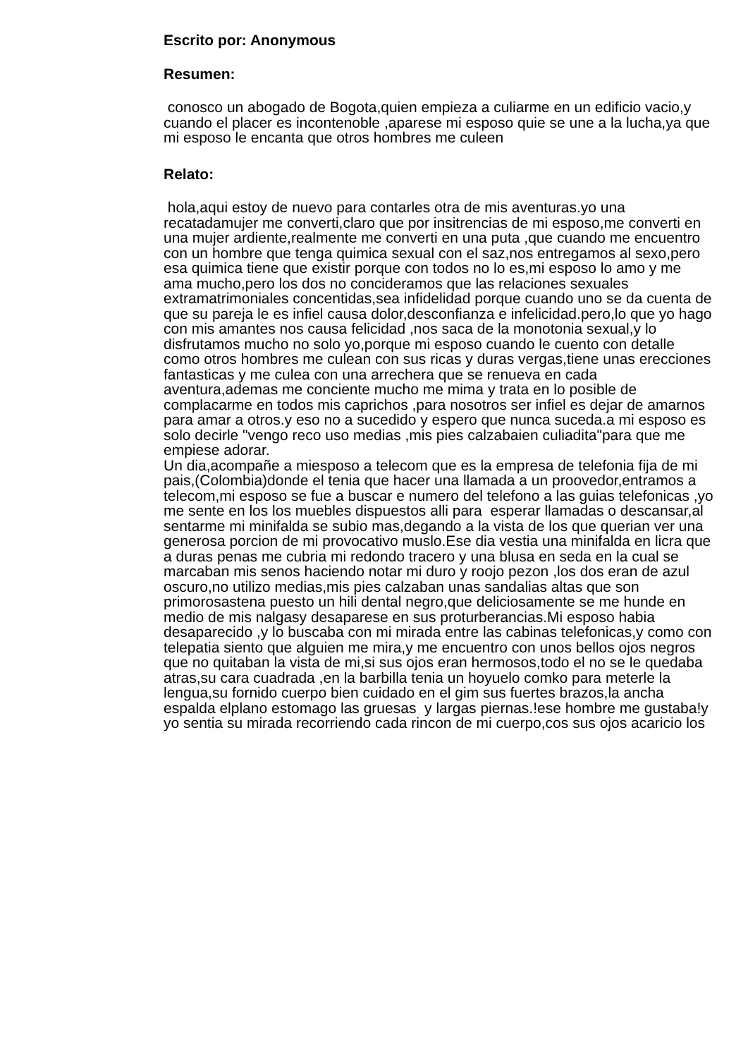Escrito por: Anonymous
Resumen:
conosco un abogado de Bogota,quien empieza a culiarme en un edificio vacio,y cuando el placer es incontenoble ,aparese mi esposo quie se une a la lucha,ya que mi esposo le encanta que otros hombres me culeen
Relato:
hola,aqui estoy de nuevo para contarles otra de mis aventuras.yo una recatadamujer me converti,claro que por insitrencias de mi esposo,me converti en una mujer ardiente,realmente me converti en una puta ,que cuando me encuentro con un hombre que tenga quimica sexual con el saz,nos entregamos al sexo,pero esa quimica tiene que existir porque con todos no lo es,mi esposo lo amo y me ama mucho,pero los dos no concideramos que las relaciones sexuales extramatrimoniales concentidas,sea infidelidad porque cuando uno se da cuenta de que su pareja le es infiel causa dolor,desconfianza e infelicidad.pero,lo que yo hago con mis amantes nos causa felicidad ,nos saca de la monotonia sexual,y lo disfrutamos mucho no solo yo,porque mi esposo cuando le cuento con detalle como otros hombres me culean con sus ricas y duras vergas,tiene unas erecciones fantasticas y me culea con una arrechera que se renueva en cada aventura,ademas me conciente mucho me mima y trata en lo posible de complacarme en todos mis caprichos ,para nosotros ser infiel es dejar de amarnos para amar a otros.y eso no a sucedido y espero que nunca suceda.a mi esposo es solo decirle "vengo reco uso medias ,mis pies calzabaien culiadita"para que me empiese adorar.
Un dia,acompañe a miesposo a telecom que es la empresa de telefonia fija de mi pais,(Colombia)donde el tenia que hacer una llamada a un proovedor,entramos a telecom,mi esposo se fue a buscar e numero del telefono a las guias telefonicas ,yo me sente en los los muebles dispuestos alli para esperar llamadas o descansar,al sentarme mi minifalda se subio mas,degando a la vista de los que querian ver una generosa porcion de mi provocativo muslo.Ese dia vestia una minifalda en licra que a duras penas me cubria mi redondo tracero y una blusa en seda en la cual se marcaban mis senos haciendo notar mi duro y roojo pezon ,los dos eran de azul oscuro,no utilizo medias,mis pies calzaban unas sandalias altas que son primorosastena puesto un hili dental negro,que deliciosamente se me hunde en medio de mis nalgasy desaparese en sus proturberancias.Mi esposo habia desaparecido ,y lo buscaba con mi mirada entre las cabinas telefonicas,y como con telepatia siento que alguien me mira,y me encuentro con unos bellos ojos negros que no quitaban la vista de mi,si sus ojos eran hermosos,todo el no se le quedaba atras,su cara cuadrada ,en la barbilla tenia un hoyuelo comko para meterle la lengua,su fornido cuerpo bien cuidado en el gim sus fuertes brazos,la ancha espalda elplano estomago las gruesas y largas piernas.!ese hombre me gustaba!y yo sentia su mirada recorriendo cada rincon de mi cuerpo,cos sus ojos acaricio los